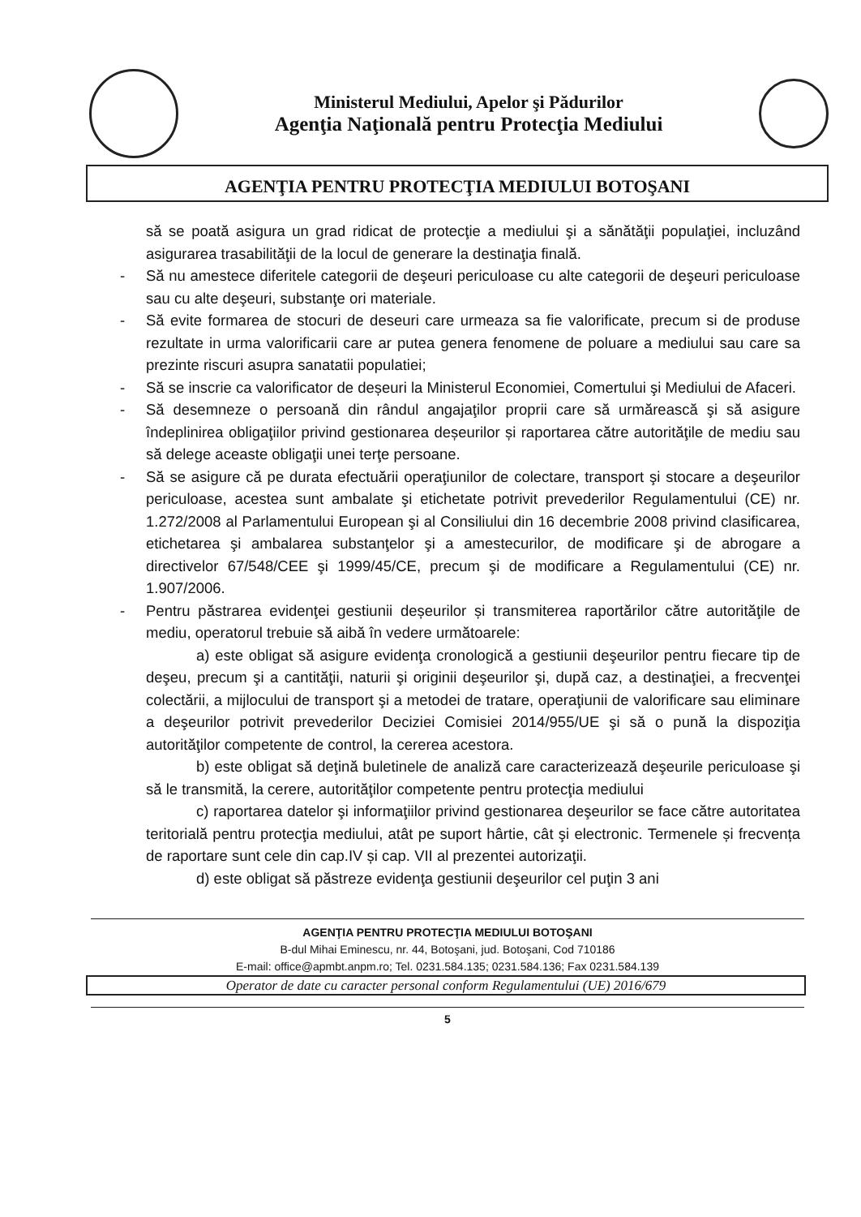Ministerul Mediului, Apelor şi Pădurilor
Agenţia Naţională pentru Protecţia Mediului
AGENŢIA PENTRU PROTECŢIA MEDIULUI BOTOŞANI
să se poată asigura un grad ridicat de protecţie a mediului şi a sănătăţii populaţiei, incluzând asigurarea trasabilităţii de la locul de generare la destinaţia finală.
- Să nu amestece diferitele categorii de deşeuri periculoase cu alte categorii de deşeuri periculoase sau cu alte deşeuri, substanţe ori materiale.
- Să evite formarea de stocuri de deseuri care urmeaza sa fie valorificate, precum si de produse rezultate in urma valorificarii care ar putea genera fenomene de poluare a mediului sau care sa prezinte riscuri asupra sanatatii populatiei;
- Să se inscrie ca valorificator de deșeuri la Ministerul Economiei, Comertului şi Mediului de Afaceri.
- Să desemneze o persoană din rândul angajaţilor proprii care să urmărească şi să asigure îndeplinirea obligaţiilor privind gestionarea deșeurilor și raportarea către autorităţile de mediu sau să delege aceaste obligaţii unei terţe persoane.
- Să se asigure că pe durata efectuării operaţiunilor de colectare, transport şi stocare a deşeurilor periculoase, acestea sunt ambalate şi etichetate potrivit prevederilor Regulamentului (CE) nr. 1.272/2008 al Parlamentului European şi al Consiliului din 16 decembrie 2008 privind clasificarea, etichetarea şi ambalarea substanţelor şi a amestecurilor, de modificare şi de abrogare a directivelor 67/548/CEE şi 1999/45/CE, precum şi de modificare a Regulamentului (CE) nr. 1.907/2006.
- Pentru păstrarea evidenţei gestiunii deșeurilor și transmiterea raportărilor către autorităţile de mediu, operatorul trebuie să aibă în vedere următoarele:
a) este obligat să asigure evidenţa cronologică a gestiunii deşeurilor pentru fiecare tip de deşeu, precum şi a cantităţii, naturii şi originii deşeurilor şi, după caz, a destinaţiei, a frecvenţei colectării, a mijlocului de transport şi a metodei de tratare, operaţiunii de valorificare sau eliminare a deşeurilor potrivit prevederilor Deciziei Comisiei 2014/955/UE şi să o pună la dispoziţia autorităţilor competente de control, la cererea acestora.
b) este obligat să deţină buletinele de analiză care caracterizează deşeurile periculoase şi să le transmită, la cerere, autorităţilor competente pentru protecţia mediului
c) raportarea datelor şi informaţiilor privind gestionarea deşeurilor se face către autoritatea teritorială pentru protecţia mediului, atât pe suport hârtie, cât şi electronic. Termenele și frecvența de raportare sunt cele din cap.IV și cap. VII al prezentei autorizaţii.
d) este obligat să păstreze evidenţa gestiunii deşeurilor cel puţin 3 ani
AGENŢIA PENTRU PROTECŢIA MEDIULUI BOTOŞANI
B-dul Mihai Eminescu, nr. 44, Botoşani, jud. Botoşani, Cod 710186
E-mail: office@apmbt.anpm.ro; Tel. 0231.584.135; 0231.584.136; Fax 0231.584.139
Operator de date cu caracter personal conform Regulamentului (UE) 2016/679
5